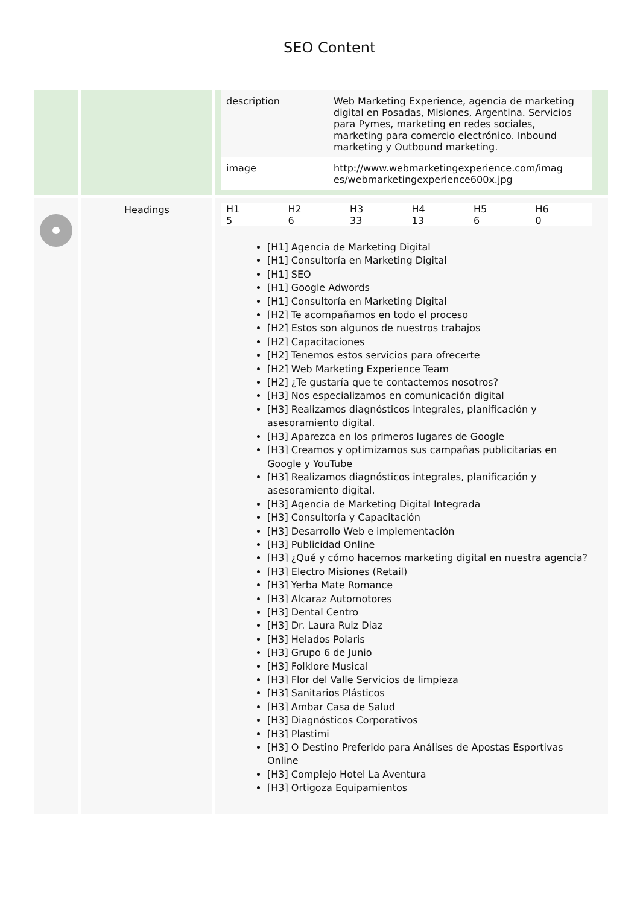SEO Content
| | | / description / Web Marketing Experience, agencia de marketing digital en Posadas, Misiones, Argentina. Servicios para Pymes, marketing en redes sociales, marketing para comercio electrónico. Inbound marketing y Outbound marketing. / / image / http://www.webmarketingexperience.com/imag es/webmarketingexperience600x.jpg / |
| | Headings | / H1 / H2 / H3 / H4 / H5 / H6 / / 5 / 6 / 33 / 13 / 6 / 0 / [H1] Agencia de Marketing Digital [H1] Consultoría en Marketing Digital [H1] SEO [H1] Google Adwords [H1] Consultoría en Marketing Digital [H2] Te acompañamos en todo el proceso [H2] Estos son algunos de nuestros trabajos [H2] Capacitaciones [H2] Tenemos estos servicios para ofrecerte [H2] Web Marketing Experience Team [H2] ¿Te gustaría que te contactemos nosotros? [H3] Nos especializamos en comunicación digital [H3] Realizamos diagnósticos integrales, planificación y asesoramiento digital. [H3] Aparezca en los primeros lugares de Google [H3] Creamos y optimizamos sus campañas publicitarias en Google y YouTube [H3] Realizamos diagnósticos integrales, planificación y asesoramiento digital. [H3] Agencia de Marketing Digital Integrada [H3] Consultoría y Capacitación [H3] Desarrollo Web e implementación [H3] Publicidad Online [H3] ¿Qué y cómo hacemos marketing digital en nuestra agencia? [H3] Electro Misiones (Retail) [H3] Yerba Mate Romance [H3] Alcaraz Automotores [H3] Dental Centro [H3] Dr. Laura Ruiz Diaz [H3] Helados Polaris [H3] Grupo 6 de Junio [H3] Folklore Musical [H3] Flor del Valle Servicios de limpieza [H3] Sanitarios Plásticos [H3] Ambar Casa de Salud [H3] Diagnósticos Corporativos [H3] Plastimi [H3] O Destino Preferido para Análises de Apostas Esportivas Online [H3] Complejo Hotel La Aventura [H3] Ortigoza Equipamientos |